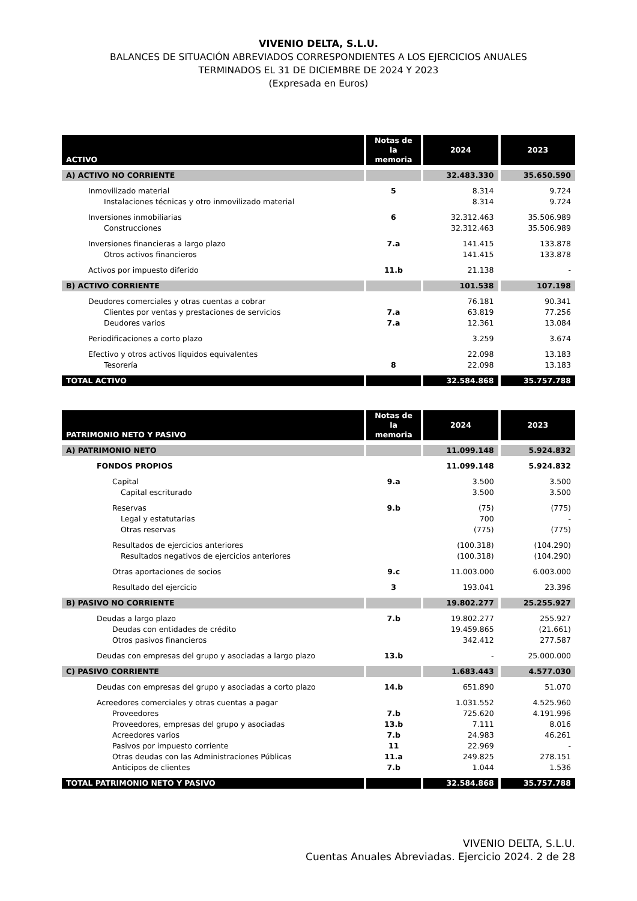VIVENIO DELTA, S.L.U.
BALANCES DE SITUACIÓN ABREVIADOS CORRESPONDIENTES A LOS EJERCICIOS ANUALES
TERMINADOS EL 31 DE DICIEMBRE DE 2024 Y 2023
(Expresada en Euros)
| ACTIVO | Notas de la memoria | 2024 | 2023 |
| --- | --- | --- | --- |
| A) ACTIVO NO CORRIENTE | | 32.483.330 | 35.650.590 |
| Inmovilizado material | 5 | 8.314 | 9.724 |
| Instalaciones técnicas y otro inmovilizado material | | 8.314 | 9.724 |
| Inversiones inmobiliarias | 6 | 32.312.463 | 35.506.989 |
| Construcciones | | 32.312.463 | 35.506.989 |
| Inversiones financieras a largo plazo | 7.a | 141.415 | 133.878 |
| Otros activos financieros | | 141.415 | 133.878 |
| Activos por impuesto diferido | 11.b | 21.138 | - |
| B) ACTIVO CORRIENTE | | 101.538 | 107.198 |
| Deudores comerciales y otras cuentas a cobrar | | 76.181 | 90.341 |
| Clientes por ventas y prestaciones de servicios | 7.a | 63.819 | 77.256 |
| Deudores varios | 7.a | 12.361 | 13.084 |
| Periodificaciones a corto plazo | | 3.259 | 3.674 |
| Efectivo y otros activos líquidos equivalentes | | 22.098 | 13.183 |
| Tesorería | 8 | 22.098 | 13.183 |
| TOTAL ACTIVO | | 32.584.868 | 35.757.788 |
| PATRIMONIO NETO Y PASIVO | Notas de la memoria | 2024 | 2023 |
| --- | --- | --- | --- |
| A) PATRIMONIO NETO | | 11.099.148 | 5.924.832 |
| FONDOS PROPIOS | | 11.099.148 | 5.924.832 |
| Capital | 9.a | 3.500 | 3.500 |
| Capital escriturado | | 3.500 | 3.500 |
| Reservas | 9.b | (75) | (775) |
| Legal y estatutarias | | 700 | - |
| Otras reservas | | (775) | (775) |
| Resultados de ejercicios anteriores | | (100.318) | (104.290) |
| Resultados negativos de ejercicios anteriores | | (100.318) | (104.290) |
| Otras aportaciones de socios | 9.c | 11.003.000 | 6.003.000 |
| Resultado del ejercicio | 3 | 193.041 | 23.396 |
| B) PASIVO NO CORRIENTE | | 19.802.277 | 25.255.927 |
| Deudas a largo plazo | 7.b | 19.802.277 | 255.927 |
| Deudas con entidades de crédito | | 19.459.865 | (21.661) |
| Otros pasivos financieros | | 342.412 | 277.587 |
| Deudas con empresas del grupo y asociadas a largo plazo | 13.b | - | 25.000.000 |
| C) PASIVO CORRIENTE | | 1.683.443 | 4.577.030 |
| Deudas con empresas del grupo y asociadas a corto plazo | 14.b | 651.890 | 51.070 |
| Acreedores comerciales y otras cuentas a pagar | | 1.031.552 | 4.525.960 |
| Proveedores | 7.b | 725.620 | 4.191.996 |
| Proveedores, empresas del grupo y asociadas | 13.b | 7.111 | 8.016 |
| Acreedores varios | 7.b | 24.983 | 46.261 |
| Pasivos por impuesto corriente | 11 | 22.969 | - |
| Otras deudas con las Administraciones Públicas | 11.a | 249.825 | 278.151 |
| Anticipos de clientes | 7.b | 1.044 | 1.536 |
| TOTAL PATRIMONIO NETO Y PASIVO | | 32.584.868 | 35.757.788 |
VIVENIO DELTA, S.L.U.
Cuentas Anuales Abreviadas. Ejercicio 2024. 2 de 28